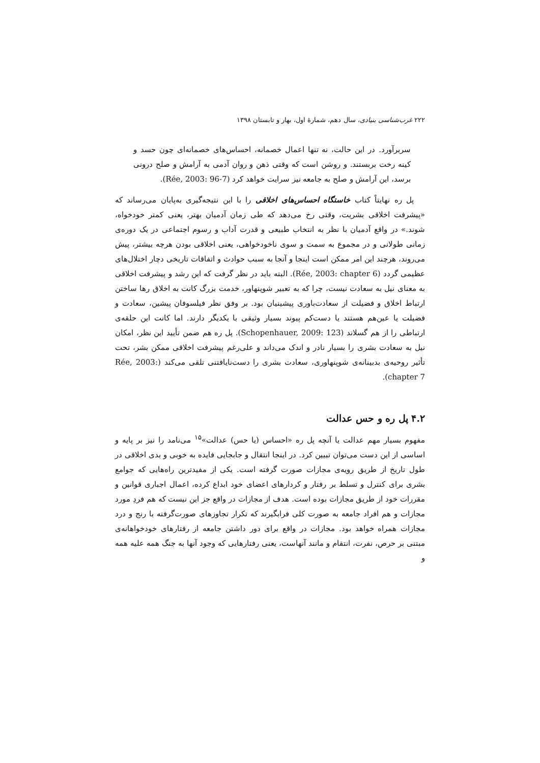۲۲۲ غرب‌شناسی بنیادی، سال دهم، شمارهٔ اول، بهار و تابستان ۱۳۹۸
سربرآورد. در این حالت، نه تنها اعمال خصمانه، احساس‌های خصمانه‌ای چون حسد و کینه رخت بربستند. و روشن است که وقتی ذهن و روان آدمی به آرامش و صلح درونی برسد، این آرامش و صلح به جامعه نیز سرایت خواهد کرد (Rée, 2003: 96-7).
پل ره نهایتاً کتاب خاستگاه احساس‌های اخلاقی را با این نتیجه‌گیری به‌پایان می‌رساند که «پیشرفت اخلاقی بشریت، وقتی رخ می‌دهد که طی زمان آدمیان بهتر، یعنی کمتر خودخواه، شوند.» در واقع آدمیان با نظر به انتخاب طبیعی و قدرت آداب و رسوم اجتماعی در یک دوره‌ی زمانی طولانی و در مجموع به سمت و سوی ناخودخواهی، یعنی اخلاقی بودن هرچه بیشتر، پیش می‌روند، هرچند این امر ممکن است اینجا و آنجا به سبب حوادث و اتفاقات تاریخی دچار اختلال‌های عظیمی گردد (Rée, 2003: chapter 6). البته باید در نظر گرفت که این رشد و پیشرفت اخلاقی به معنای نیل به سعادت نیست، چرا که به تعبیر شوپنهاور، خدمت بزرگ کانت به اخلاق رها ساختن ارتباط اخلاق و فضیلت از سعادت‌باوری پیشینیان بود. بر وفق نظر فیلسوفان پیشین، سعادت و فضیلت یا عین‌هم هستند یا دست‌کم پیوند بسیار وثیقی با یکدیگر دارند. اما کانت این حلقه‌ی ارتباطی را از هم گسلاند (Schopenhauer, 2009: 123). پل ره هم ضمن تأیید این نظر، امکان نیل به سعادت بشری را بسیار نادر و اندک می‌داند و علی‌رغم پیشرفت اخلاقی ممکن بشر، تحت تأثیر روحیه‌ی بدبینانه‌ی شوپنهاوری، سعادت بشری را دست‌نایافتنی تلقی می‌کند (Rée, 2003: chapter 7).
۴.۲ پل ره و حس عدالت
مفهوم بسیار مهم عدالت یا آنچه پل ره «احساس (یا حس) عدالت»<sup>۱۵</sup> می‌نامد را نیز بر پایه و اساسی از این دست می‌توان تبیین کرد. در اینجا انتقال و جابجایی فایده به خوبی و بدی اخلاقی در طول تاریخ از طریق رویه‌ی مجازات صورت گرفته است. یکی از مفیدترین راه‌هایی که جوامع بشری برای کنترل و تسلط بر رفتار و کردارهای اعضای خود ابداع کرده، اعمال اجباری قوانین و مقررات خود از طریق مجازات بوده است. هدف از مجازات در واقع جز این نیست که هم فردِ مورد مجازات و هم افراد جامعه به صورت کلی فرابگیرند که تکرار تجاوزهای صورت‌گرفته با رنج و درد مجازات همراه خواهد بود. مجازات در واقع برای دور داشتن جامعه از رفتارهای خودخواهانه‌ی مبتنی بر حرص، نفرت، انتقام و مانند آنهاست، یعنی رفتارهایی که وجود آنها به جنگ همه علیه همه و